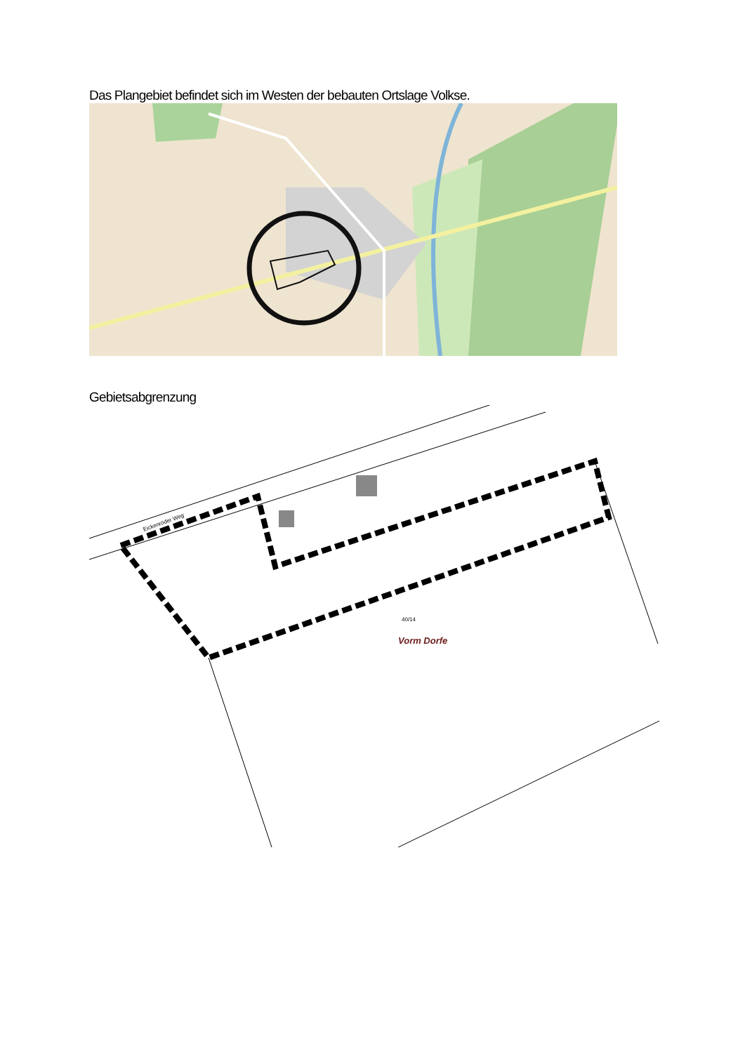Das Plangebiet befindet sich im Westen der bebauten Ortslage Volkse.
Gebietsabgrenzung
Vorm Dorfe
40/14
Eickenröder Weg